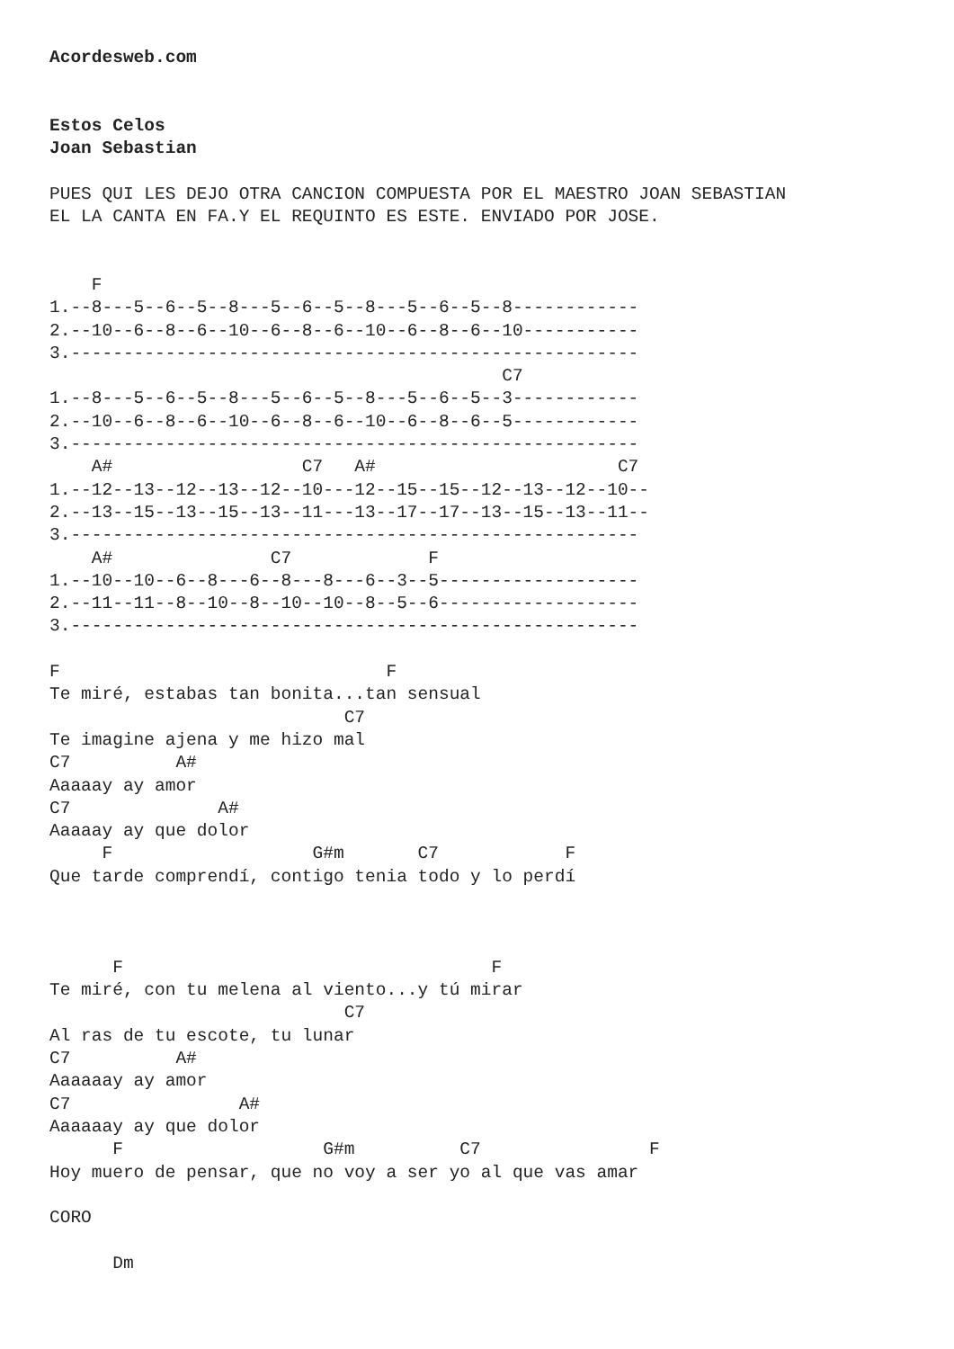Acordesweb.com


Estos Celos
Joan Sebastian

PUES QUI LES DEJO OTRA CANCION COMPUESTA POR EL MAESTRO JOAN SEBASTIAN
EL LA CANTA EN FA.Y EL REQUINTO ES ESTE. ENVIADO POR JOSE.


    F
1.--8---5--6--5--8---5--6--5--8---5--6--5--8------------
2.--10--6--8--6--10--6--8--6--10--6--8--6--10-----------
3.------------------------------------------------------
                                           C7
1.--8---5--6--5--8---5--6--5--8---5--6--5--3------------
2.--10--6--8--6--10--6--8--6--10--6--8--6--5------------
3.------------------------------------------------------
    A#                  C7   A#                       C7
1.--12--13--12--13--12--10---12--15--15--12--13--12--10--
2.--13--15--13--15--13--11---13--17--17--13--15--13--11--
3.------------------------------------------------------
    A#               C7             F
1.--10--10--6--8---6--8---8---6--3--5-------------------
2.--11--11--8--10--8--10--10--8--5--6-------------------
3.------------------------------------------------------

F                               F
Te miré, estabas tan bonita...tan sensual
                            C7
Te imagine ajena y me hizo mal
C7          A#
Aaaaay ay amor
C7              A#
Aaaaay ay que dolor
     F                   G#m       C7            F
Que tarde comprendí, contigo tenia todo y lo perdí



      F                                   F
Te miré, con tu melena al viento...y tú mirar
                            C7
Al ras de tu escote, tu lunar
C7          A#
Aaaaaay ay amor
C7                A#
Aaaaaay ay que dolor
      F                   G#m          C7                F
Hoy muero de pensar, que no voy a ser yo al que vas amar

CORO

      Dm